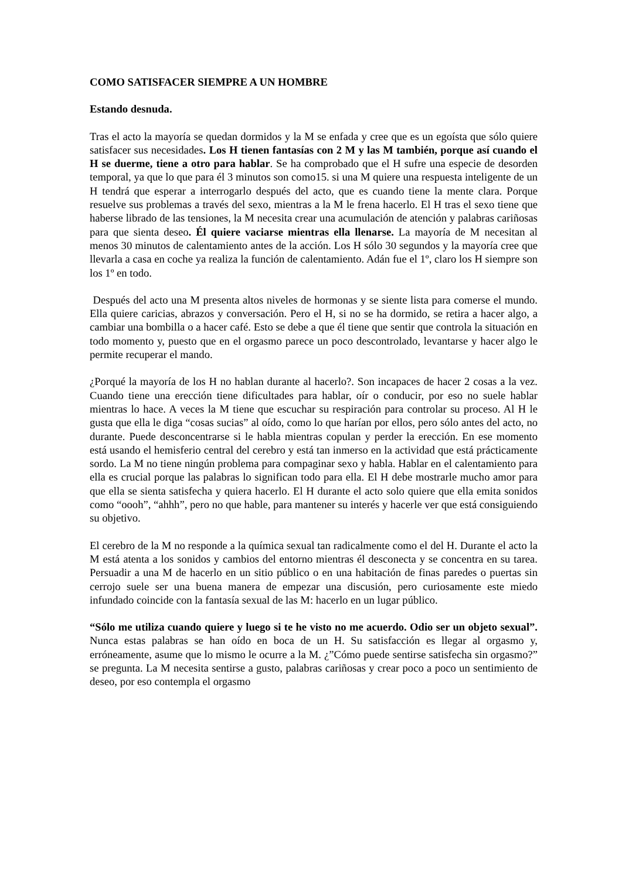COMO SATISFACER SIEMPRE A UN HOMBRE
Estando desnuda.
Tras el acto la mayoría se quedan dormidos y la M se enfada y cree que es un egoísta que sólo quiere satisfacer sus necesidades. Los H tienen fantasías con 2 M y las M también, porque así cuando el H se duerme, tiene a otro para hablar. Se ha comprobado que el H sufre una especie de desorden temporal, ya que lo que para él 3 minutos son como15. si una M quiere una respuesta inteligente de un H tendrá que esperar a interrogarlo después del acto, que es cuando tiene la mente clara. Porque resuelve sus problemas a través del sexo, mientras a la M le frena hacerlo. El H tras el sexo tiene que haberse librado de las tensiones, la M necesita crear una acumulación de atención y palabras cariñosas para que sienta deseo. Él quiere vaciarse mientras ella llenarse. La mayoría de M necesitan al menos 30 minutos de calentamiento antes de la acción. Los H sólo 30 segundos y la mayoría cree que llevarla a casa en coche ya realiza la función de calentamiento. Adán fue el 1º, claro los H siempre son los 1º en todo.
Después del acto una M presenta altos niveles de hormonas y se siente lista para comerse el mundo. Ella quiere caricias, abrazos y conversación. Pero el H, si no se ha dormido, se retira a hacer algo, a cambiar una bombilla o a hacer café. Esto se debe a que él tiene que sentir que controla la situación en todo momento y, puesto que en el orgasmo parece un poco descontrolado, levantarse y hacer algo le permite recuperar el mando.
¿Porqué la mayoría de los H no hablan durante al hacerlo?. Son incapaces de hacer 2 cosas a la vez. Cuando tiene una erección tiene dificultades para hablar, oír o conducir, por eso no suele hablar mientras lo hace. A veces la M tiene que escuchar su respiración para controlar su proceso. Al H le gusta que ella le diga “cosas sucias” al oído, como lo que harían por ellos, pero sólo antes del acto, no durante. Puede desconcentrarse si le habla mientras copulan y perder la erección. En ese momento está usando el hemisferio central del cerebro y está tan inmerso en la actividad que está prácticamente sordo. La M no tiene ningún problema para compaginar sexo y habla. Hablar en el calentamiento para ella es crucial porque las palabras lo significan todo para ella. El H debe mostrarle mucho amor para que ella se sienta satisfecha y quiera hacerlo. El H durante el acto solo quiere que ella emita sonidos como “oooh”, “ahhh”, pero no que hable, para mantener su interés y hacerle ver que está consiguiendo su objetivo.
El cerebro de la M no responde a la química sexual tan radicalmente como el del H. Durante el acto la M está atenta a los sonidos y cambios del entorno mientras él desconecta y se concentra en su tarea. Persuadir a una M de hacerlo en un sitio público o en una habitación de finas paredes o puertas sin cerrojo suele ser una buena manera de empezar una discusión, pero curiosamente este miedo infundado coincide con la fantasía sexual de las M: hacerlo en un lugar público.
“Sólo me utiliza cuando quiere y luego si te he visto no me acuerdo. Odio ser un objeto sexual”. Nunca estas palabras se han oído en boca de un H. Su satisfacción es llegar al orgasmo y, erróneamente, asume que lo mismo le ocurre a la M. ¿”Cómo puede sentirse satisfecha sin orgasmo?” se pregunta. La M necesita sentirse a gusto, palabras cariñosas y crear poco a poco un sentimiento de deseo, por eso contempla el orgasmo